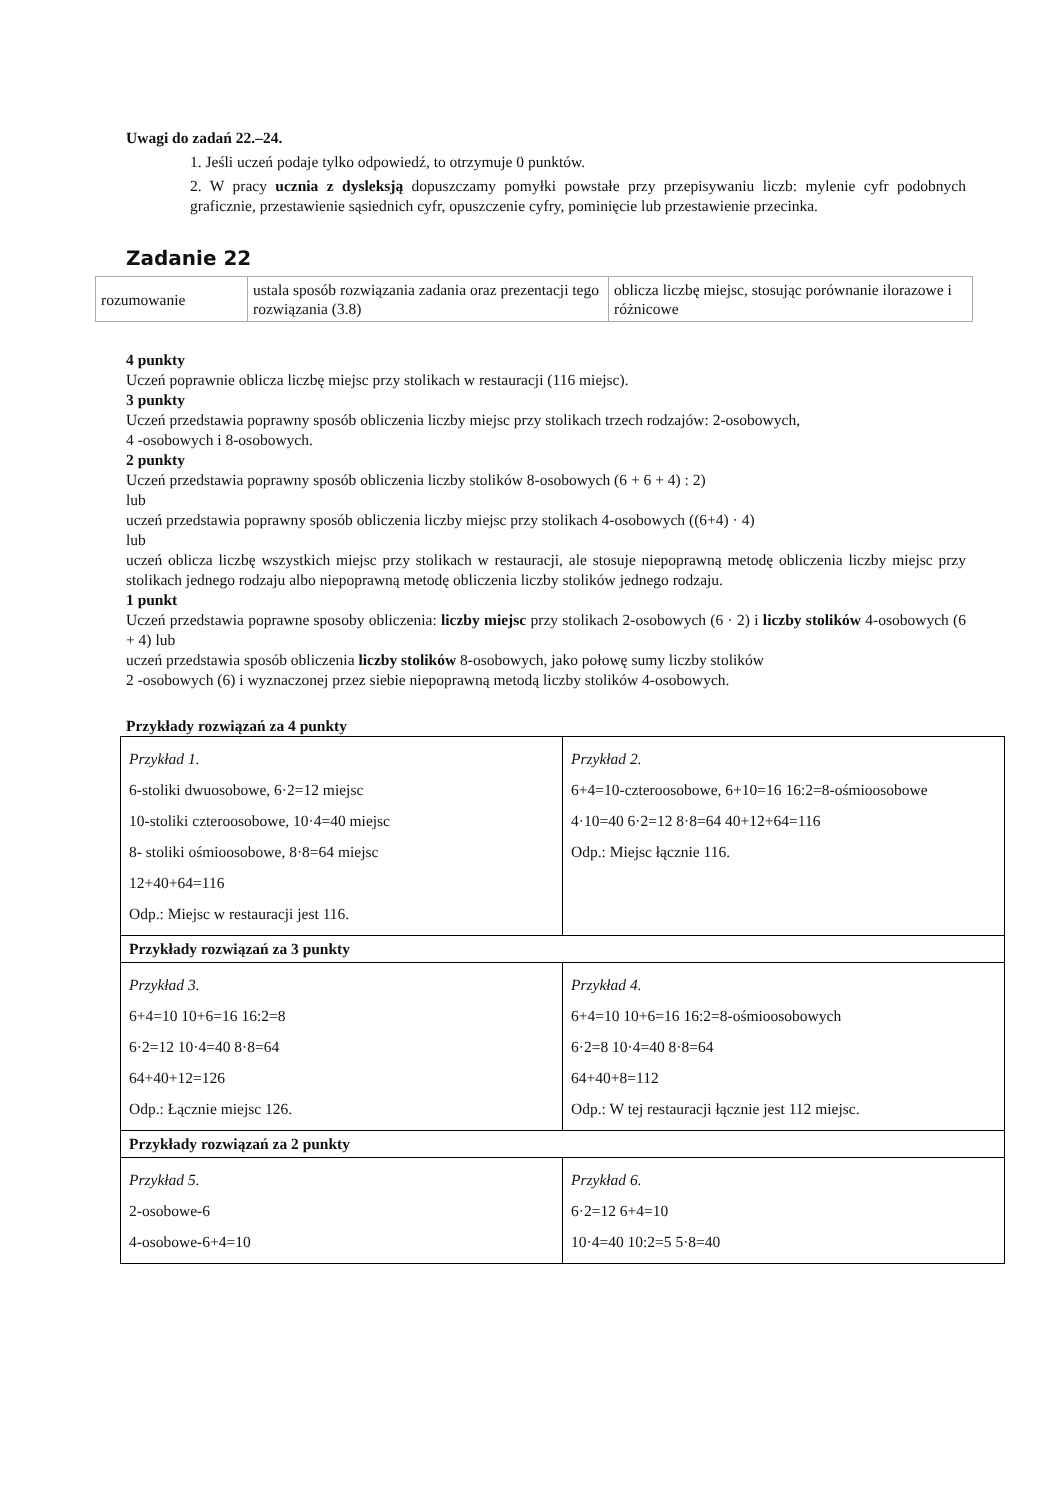Uwagi do zadań 22.–24.
1. Jeśli uczeń podaje tylko odpowiedź, to otrzymuje 0 punktów.
2. W pracy ucznia z dysleksją dopuszczamy pomyłki powstałe przy przepisywaniu liczb: mylenie cyfr podobnych graficznie, przestawienie sąsiednich cyfr, opuszczenie cyfry, pominięcie lub przestawienie przecinka.
Zadanie 22
| rozumowanie | ustala sposób rozwiązania zadania oraz prezentacji tego rozwiązania (3.8) | oblicza liczbę miejsc, stosując porównanie ilorazowe i różnicowe |
4 punkty
Uczeń poprawnie oblicza liczbę miejsc przy stolikach w restauracji (116 miejsc).
3 punkty
Uczeń przedstawia poprawny sposób obliczenia liczby miejsc przy stolikach trzech rodzajów: 2-osobowych,
4 -osobowych i 8-osobowych.
2 punkty
Uczeń przedstawia poprawny sposób obliczenia liczby stolików 8-osobowych (6 + 6 + 4) : 2)
lub
uczeń przedstawia poprawny sposób obliczenia liczby miejsc przy stolikach 4-osobowych ((6+4) · 4)
lub
uczeń oblicza liczbę wszystkich miejsc przy stolikach w restauracji, ale stosuje niepoprawną metodę obliczenia liczby miejsc przy stolikach jednego rodzaju albo niepoprawną metodę obliczenia liczby stolików jednego rodzaju.
1 punkt
Uczeń przedstawia poprawne sposoby obliczenia: liczby miejsc przy stolikach 2-osobowych (6 · 2) i liczby stolików 4-osobowych (6 + 4) lub
uczeń przedstawia sposób obliczenia liczby stolików 8-osobowych, jako połowę sumy liczby stolików
2 -osobowych (6) i wyznaczonej przez siebie niepoprawną metodą liczby stolików 4-osobowych.
Przykłady rozwiązań za 4 punkty
| Przykład 1. 6-stoliki dwuosobowe, 6·2=12 miejsc 10-stoliki czteroosobowe, 10·4=40 miejsc 8- stoliki ośmioosobowe, 8·8=64 miejsc 12+40+64=116 Odp.: Miejsc w restauracji jest 116. | Przykład 2. 6+4=10-czteroosobowe, 6+10=16 16:2=8-ośmioosobowe 4·10=40 6·2=12 8·8=64 40+12+64=116 Odp.: Miejsc łącznie 116. |
| Przykłady rozwiązań za 3 punkty | |
| Przykład 3. 6+4=10 10+6=16 16:2=8 6·2=12 10·4=40 8·8=64 64+40+12=126 Odp.: Łącznie miejsc 126. | Przykład 4. 6+4=10 10+6=16 16:2=8-ośmioosobowych 6·2=8 10·4=40 8·8=64 64+40+8=112 Odp.: W tej restauracji łącznie jest 112 miejsc. |
| Przykłady rozwiązań za 2 punkty | |
| Przykład 5. 2-osobowe-6 4-osobowe-6+4=10 | Przykład 6. 6·2=12 6+4=10 10·4=40 10:2=5 5·8=40 |